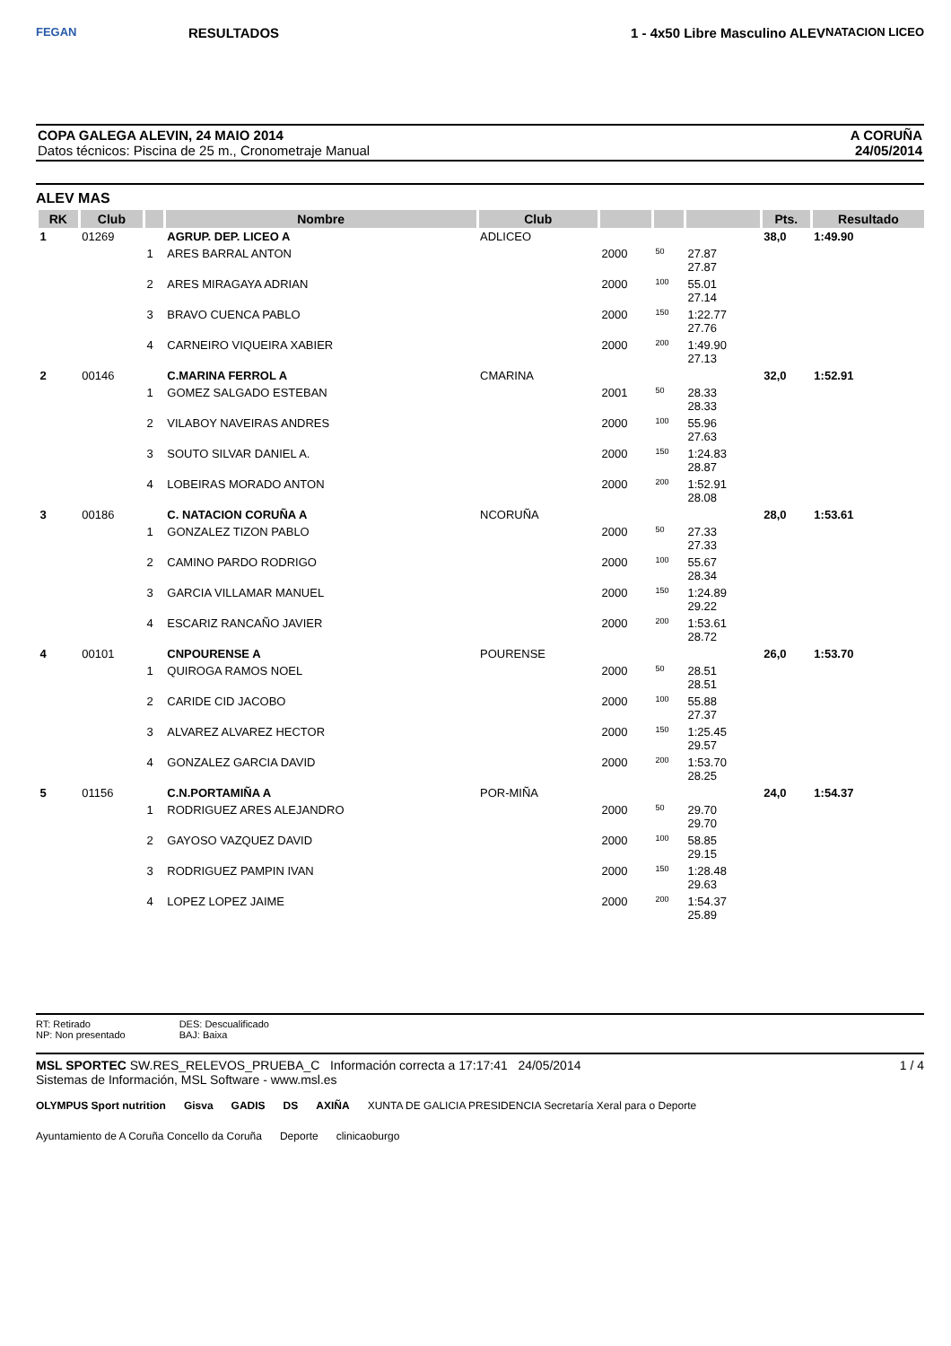FEGAN
RESULTADOS 1 - 4x50 Libre Masculino ALEV
NATACION LICEO
COPA GALEGA ALEVIN, 24 MAIO 2014
Datos técnicos: Piscina de 25 m., Cronometraje Manual
A CORUÑA
24/05/2014
ALEV MAS
| RK | Club | | Nombre | Club | | | | Pts. | Resultado |
| --- | --- | --- | --- | --- | --- | --- | --- | --- | --- |
| 1 | 01269 | | AGRUP. DEP. LICEO A | ADLICEO | | | | 38,0 | 1:49.90 |
| | | 1 | ARES BARRAL ANTON | | 2000 | 50 | 27.87 27.87 | | |
| | | 2 | ARES MIRAGAYA ADRIAN | | 2000 | 100 | 55.01 27.14 | | |
| | | 3 | BRAVO CUENCA PABLO | | 2000 | 150 | 1:22.77 27.76 | | |
| | | 4 | CARNEIRO VIQUEIRA XABIER | | 2000 | 200 | 1:49.90 27.13 | | |
| 2 | 00146 | | C.MARINA FERROL A | CMARINA | | | | 32,0 | 1:52.91 |
| | | 1 | GOMEZ SALGADO ESTEBAN | | 2001 | 50 | 28.33 28.33 | | |
| | | 2 | VILABOY NAVEIRAS ANDRES | | 2000 | 100 | 55.96 27.63 | | |
| | | 3 | SOUTO SILVAR DANIEL A. | | 2000 | 150 | 1:24.83 28.87 | | |
| | | 4 | LOBEIRAS MORADO ANTON | | 2000 | 200 | 1:52.91 28.08 | | |
| 3 | 00186 | | C. NATACION CORUÑA A | NCORUÑA | | | | 28,0 | 1:53.61 |
| | | 1 | GONZALEZ TIZON PABLO | | 2000 | 50 | 27.33 27.33 | | |
| | | 2 | CAMINO PARDO RODRIGO | | 2000 | 100 | 55.67 28.34 | | |
| | | 3 | GARCIA VILLAMAR MANUEL | | 2000 | 150 | 1:24.89 29.22 | | |
| | | 4 | ESCARIZ RANCAÑO JAVIER | | 2000 | 200 | 1:53.61 28.72 | | |
| 4 | 00101 | | CNPOURENSE A | POURENSE | | | | 26,0 | 1:53.70 |
| | | 1 | QUIROGA RAMOS NOEL | | 2000 | 50 | 28.51 28.51 | | |
| | | 2 | CARIDE CID JACOBO | | 2000 | 100 | 55.88 27.37 | | |
| | | 3 | ALVAREZ ALVAREZ HECTOR | | 2000 | 150 | 1:25.45 29.57 | | |
| | | 4 | GONZALEZ GARCIA DAVID | | 2000 | 200 | 1:53.70 28.25 | | |
| 5 | 01156 | | C.N.PORTAMIÑA A | POR-MIÑA | | | | 24,0 | 1:54.37 |
| | | 1 | RODRIGUEZ ARES ALEJANDRO | | 2000 | 50 | 29.70 29.70 | | |
| | | 2 | GAYOSO VAZQUEZ DAVID | | 2000 | 100 | 58.85 29.15 | | |
| | | 3 | RODRIGUEZ PAMPIN IVAN | | 2000 | 150 | 1:28.48 29.63 | | |
| | | 4 | LOPEZ LOPEZ JAIME | | 2000 | 200 | 1:54.37 25.89 | | |
RT: Retirado
NP: Non presentado
DES: Descualificado
BAJ: Baixa
MSL SPORTEC SW.RES_RELEVOS_PRUEBA_C Información correcta a 17:17:41 24/05/2014
Sistemas de Información, MSL Software - www.msl.es
1 / 4
OLYMPUS Sport nutrition Gisva GADIS DS AXIÑA XUNTA DE GALICIA PRESIDENCIA Secretaría Xeral para o Deporte Ayuntamiento de A Coruña Concello da Coruña Deporte clinicaoburgo